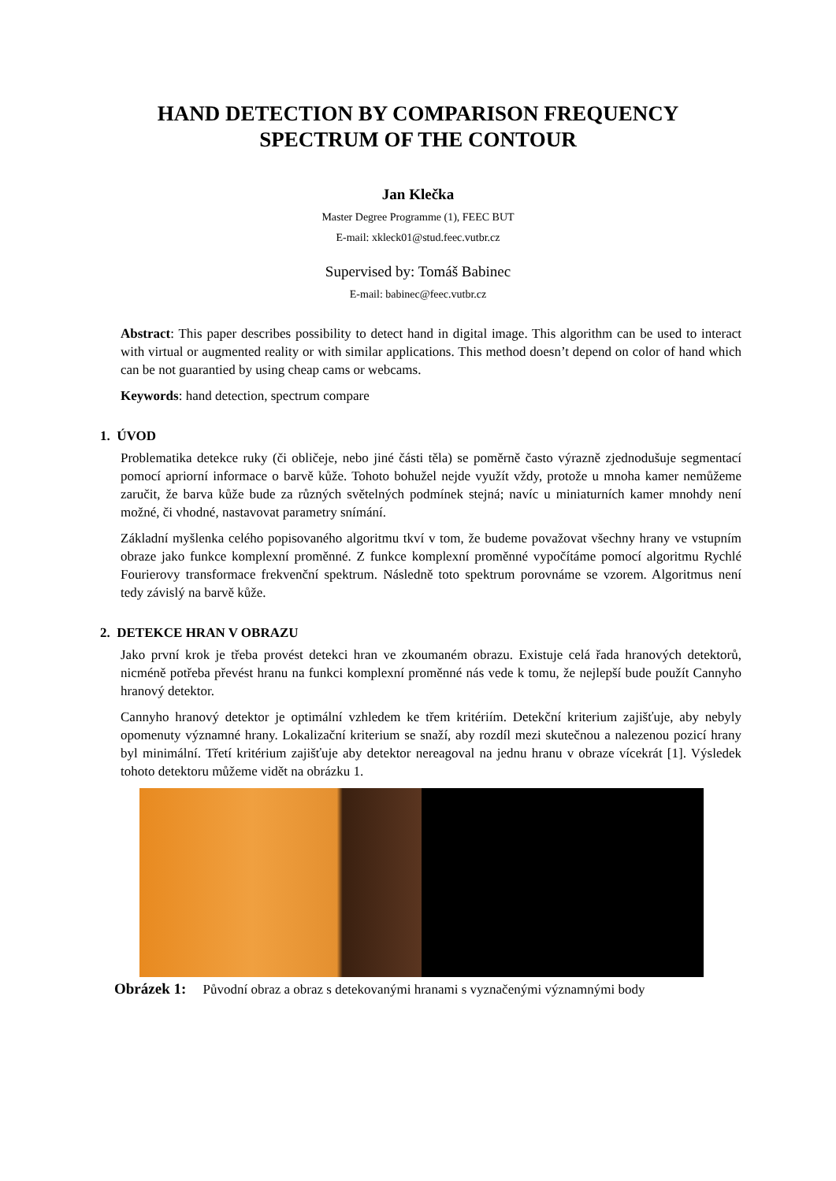HAND DETECTION BY COMPARISON FREQUENCY
SPECTRUM OF THE CONTOUR
Jan Klečka
Master Degree Programme (1), FEEC BUT
E-mail: xkleck01@stud.feec.vutbr.cz
Supervised by: Tomáš Babinec
E-mail: babinec@feec.vutbr.cz
Abstract: This paper describes possibility to detect hand in digital image. This algorithm can be used to interact with virtual or augmented reality or with similar applications. This method doesn’t depend on color of hand which can be not guarantied by using cheap cams or webcams.
Keywords: hand detection, spectrum compare
1. ÚVOD
Problematika detekce ruky (či obličeje, nebo jiné části těla) se poměrně často výrazně zjednodušuje segmentací pomocí apriorní informace o barvě kůže. Tohoto bohužel nejde využít vždy, protože u mnoha kamer nemůžeme zaručit, že barva kůže bude za různých světelných podmínek stejná; navíc u miniaturních kamer mnohdy není možné, či vhodné, nastavovat parametry snímání.
Základní myšlenka celého popisovaného algoritmu tkví v tom, že budeme považovat všechny hrany ve vstupním obraze jako funkce komplexní proměnné. Z funkce komplexní proměnné vypočítáme pomocí algoritmu Rychlé Fourierovy transformace frekvenční spektrum. Následně toto spektrum porovnáme se vzorem. Algoritmus není tedy závislý na barvě kůže.
2. DETEKCE HRAN V OBRAZU
Jako první krok je třeba provést detekci hran ve zkoumaném obrazu. Existuje celá řada hranových detektorů, nicméně potřeba převést hranu na funkci komplexní proměnné nás vede k tomu, že nejlepší bude použít Cannyho hranový detektor.
Cannyho hranový detektor je optimální vzhledem ke třem kritériím. Detekční kriterium zajišťuje, aby nebyly opomenuty významné hrany. Lokalizační kriterium se snaží, aby rozdíl mezi skutečnou a nalezenou pozicí hrany byl minimální. Třetí kritérium zajišťuje aby detektor nereagoval na jednu hranu v obraze vícekrát [1]. Výsledek tohoto detektoru můžeme vidět na obrázku 1.
Obrázek 1: Původní obraz a obraz s detekovanými hranami s vyznačenými významnými body